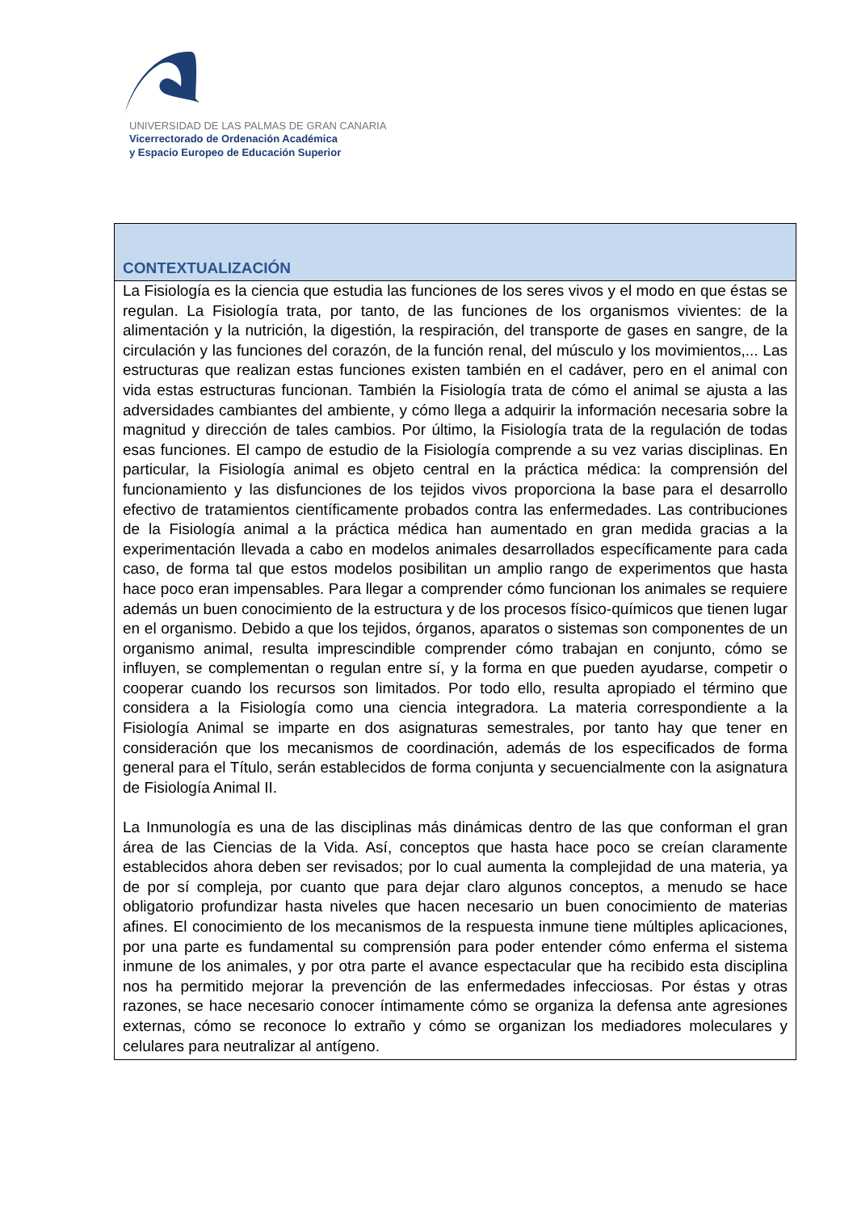UNIVERSIDAD DE LAS PALMAS DE GRAN CANARIA
Vicerrectorado de Ordenación Académica
y Espacio Europeo de Educación Superior
| CONTEXTUALIZACIÓN |
| --- |
| La Fisiología es la ciencia que estudia las funciones de los seres vivos y el modo en que éstas se regulan. La Fisiología trata, por tanto, de las funciones de los organismos vivientes: de la alimentación y la nutrición, la digestión, la respiración, del transporte de gases en sangre, de la circulación y las funciones del corazón, de la función renal, del músculo y los movimientos,... Las estructuras que realizan estas funciones existen también en el cadáver, pero en el animal con vida estas estructuras funcionan. También la Fisiología trata de cómo el animal se ajusta a las adversidades cambiantes del ambiente, y cómo llega a adquirir la información necesaria sobre la magnitud y dirección de tales cambios. Por último, la Fisiología trata de la regulación de todas esas funciones. El campo de estudio de la Fisiología comprende a su vez varias disciplinas. En particular, la Fisiología animal es objeto central en la práctica médica: la comprensión del funcionamiento y las disfunciones de los tejidos vivos proporciona la base para el desarrollo efectivo de tratamientos científicamente probados contra las enfermedades. Las contribuciones de la Fisiología animal a la práctica médica han aumentado en gran medida gracias a la experimentación llevada a cabo en modelos animales desarrollados específicamente para cada caso, de forma tal que estos modelos posibilitan un amplio rango de experimentos que hasta hace poco eran impensables. Para llegar a comprender cómo funcionan los animales se requiere además un buen conocimiento de la estructura y de los procesos físico-químicos que tienen lugar en el organismo. Debido a que los tejidos, órganos, aparatos o sistemas son componentes de un organismo animal, resulta imprescindible comprender cómo trabajan en conjunto, cómo se influyen, se complementan o regulan entre sí, y la forma en que pueden ayudarse, competir o cooperar cuando los recursos son limitados. Por todo ello, resulta apropiado el término que considera a la Fisiología como una ciencia integradora. La materia correspondiente a la Fisiología Animal se imparte en dos asignaturas semestrales, por tanto hay que tener en consideración que los mecanismos de coordinación, además de los especificados de forma general para el Título, serán establecidos de forma conjunta y secuencialmente con la asignatura de Fisiología Animal II. La Inmunología es una de las disciplinas más dinámicas dentro de las que conforman el gran área de las Ciencias de la Vida. Así, conceptos que hasta hace poco se creían claramente establecidos ahora deben ser revisados; por lo cual aumenta la complejidad de una materia, ya de por sí compleja, por cuanto que para dejar claro algunos conceptos, a menudo se hace obligatorio profundizar hasta niveles que hacen necesario un buen conocimiento de materias afines. El conocimiento de los mecanismos de la respuesta inmune tiene múltiples aplicaciones, por una parte es fundamental su comprensión para poder entender cómo enferma el sistema inmune de los animales, y por otra parte el avance espectacular que ha recibido esta disciplina nos ha permitido mejorar la prevención de las enfermedades infecciosas. Por éstas y otras razones, se hace necesario conocer íntimamente cómo se organiza la defensa ante agresiones externas, cómo se reconoce lo extraño y cómo se organizan los mediadores moleculares y celulares para neutralizar al antígeno. |